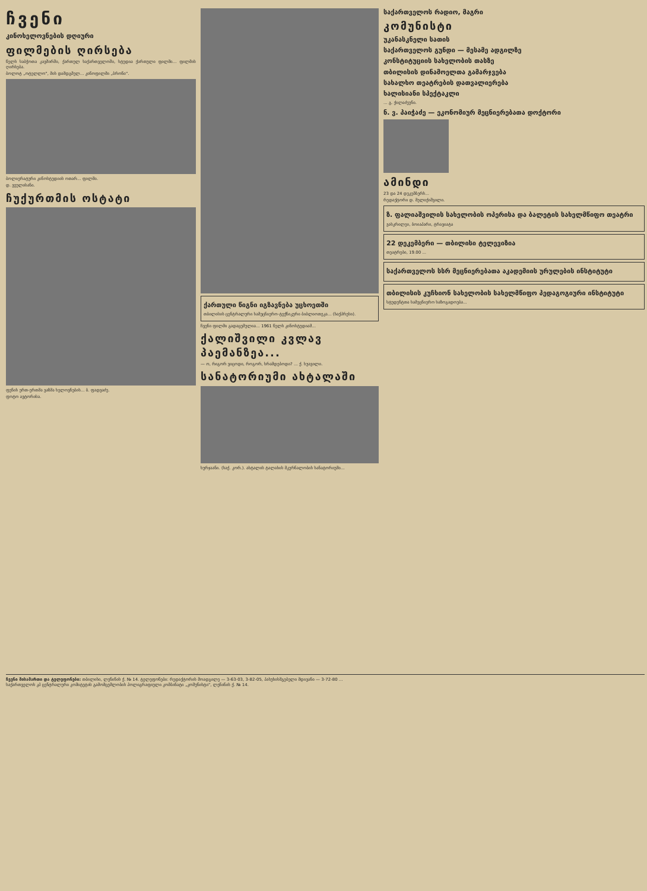ჩვენი
კინოხელოვნების დღიური
ფილმების ღირსება
წელს საბჭოთა კავშირში, ქართულ საქართველოში, სტუდია ქართული ფილმი... ფილმის ღირსება.
ბოლოტ „ოტელლო", მის დამდგმელ... კინოფილმი „ბრონი".
ბოლიერატური კინოსტუდიის ოთარ... ფილმი.
დ. ვეულისანი.
ჩუქურთმის ოსტატი
ფენის ერთ-ერთმა ვაზმა ხელოვნების... ბ. ფადვაძე.
ფოტო ავტორისა.
ქართული წიგნი იგზავნება უცხოეთში
თბილისის ცენტრალური სამეცნიერო-ტექნიკური ბიბლიოთეკა... (საქპრესი).
ჩვენი ფილმი გადაცემულია... 1961 წელს კინოსტუდიამ...
ქალიშვილი კვლავ პაემანზეა...
— ო, რიგორ ვიცოდი, როგორ, ხრამდებოდი? ... ქ. ხუავილი.
სანატორიუმი ახტალაში
ხურჯაანი. (საქ. კორ.). ახტალის ტალახის მკურნალობის სანატორიუმი...
საქართველოს რადიო, მაგრი
კომუნისტი
უკანასკნელი სათის
საქართველოს გუნდი — მესამე ადგილზე
კონსტიტუციის სახელობის თასზე
თბილისის დინამოელთა გამარჯვება
სახალხო თეატრების დათვალიერება
ხალისიანი სპექტაკლი
... გ. ქილაძეუნი.
ნ. ვ. პაიჭაძე — ეკონომიურ მეცნიერებათა დოქტორი
ამინდი
23 და 24 დეკემბერს...
რედაქტორი დ. მელიქიშვილი.
ზ. ფალიაშვილის სახელობის ოპერისა და ბალეტის სახელმწიფო თეატრი
ვასკრილეი, ბოიაპარი, ტრავიატა
22 დეკემბერი — თბილისი ტელევიზია
თეატრები, 19.00 ...
საქართველოს სსრ მეცნიერებათა აკადემიის ურულების ინსტიტუტი
თბილისის კუჩხიონ სახელობის სახელმწიფო პედაგოგიური ინსტიტუტი
სტუდენტთა სამეცნიერო საზოგადოება...
ჩვენი მისამართი და ტელეფონები: თბილისი, ლენინის ქ. № 14. ტელეფონები: რედაქტორის მოადგილე — 3-63-03, 3-82-05, პასუხისმგებელი მდივანი — 3-72-80 ...
საქართველოს კპ ცენტრალური კომიტეტის გამომცემლობის პოლიგრაფიული კომბინატი „კომუნისტი", ლენინის ქ. № 14.